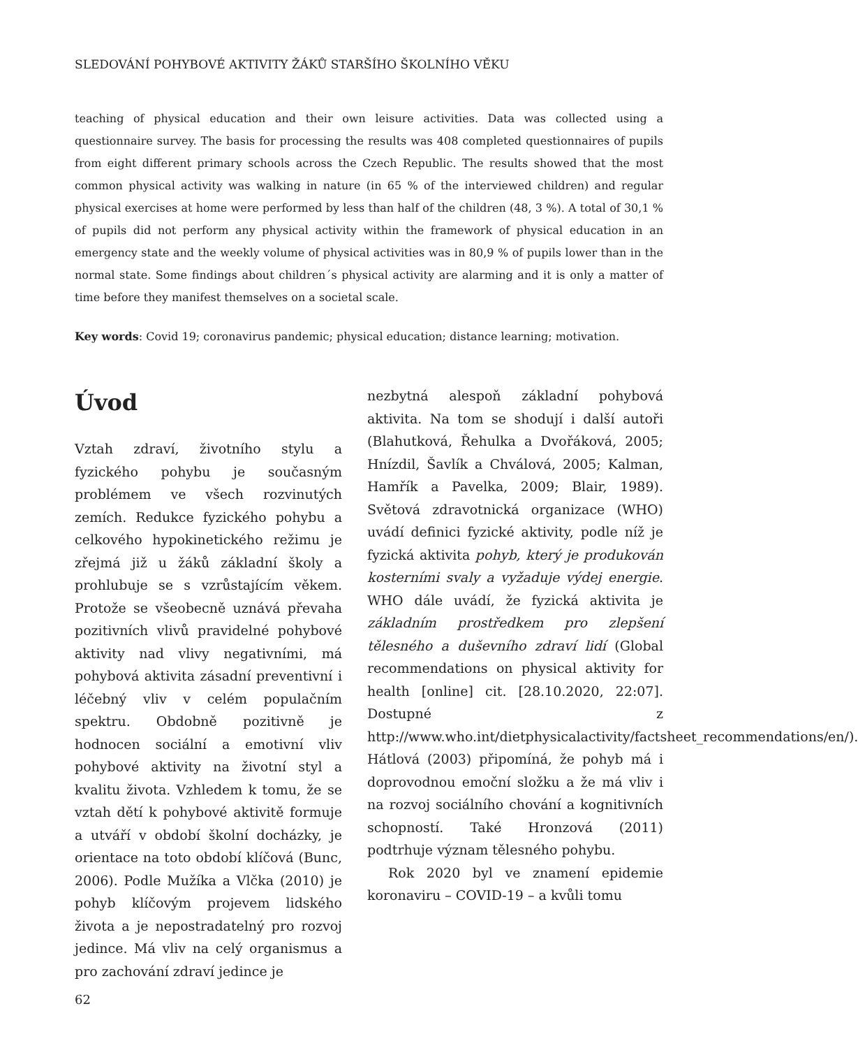SLEDOVÁNÍ POHYBOVÉ AKTIVITY ŽÁKŮ STARŠÍHO ŠKOLNÍHO VĚKU
teaching of physical education and their own leisure activities. Data was collected using a questionnaire survey. The basis for processing the results was 408 completed questionnaires of pupils from eight different primary schools across the Czech Republic. The results showed that the most common physical activity was walking in nature (in 65 % of the interviewed children) and regular physical exercises at home were performed by less than half of the children (48, 3 %). A total of 30,1 % of pupils did not perform any physical activity within the framework of physical education in an emergency state and the weekly volume of physical activities was in 80,9 % of pupils lower than in the normal state. Some findings about children´s physical activity are alarming and it is only a matter of time before they manifest themselves on a societal scale.
Key words: Covid 19; coronavirus pandemic; physical education; distance learning; motivation.
Úvod
Vztah zdraví, životního stylu a fyzického pohybu je současným problémem ve všech rozvinutých zemích. Redukce fyzického pohybu a celkového hypokinetického režimu je zřejmá již u žáků základní školy a prohlubuje se s vzrůstajícím věkem. Protože se všeobecně uznává převaha pozitivních vlivů pravidelné pohybové aktivity nad vlivy negativními, má pohybová aktivita zásadní preventivní i léčebný vliv v celém populačním spektru. Obdobně pozitivně je hodnocen sociální a emotivní vliv pohybové aktivity na životní styl a kvalitu života. Vzhledem k tomu, že se vztah dětí k pohybové aktivitě formuje a utváří v období školní docházky, je orientace na toto období klíčová (Bunc, 2006). Podle Mužíka a Vlčka (2010) je pohyb klíčovým projevem lidského života a je nepostradatelný pro rozvoj jedince. Má vliv na celý organismus a pro zachování zdraví jedince je
nezbytná alespoň základní pohybová aktivita. Na tom se shodují i další autoři (Blahutková, Řehulka a Dvořáková, 2005; Hnízdil, Šavlík a Chválová, 2005; Kalman, Hamřík a Pavelka, 2009; Blair, 1989). Světová zdravotnická organizace (WHO) uvádí definici fyzické aktivity, podle níž je fyzická aktivita pohyb, který je produkován kosterními svaly a vyžaduje výdej energie. WHO dále uvádí, že fyzická aktivita je základním prostředkem pro zlepšení tělesného a duševního zdraví lidí (Global recommendations on physical aktivity for health [online] cit. [28.10.2020, 22:07]. Dostupné z http://www.who.int/dietphysicalactivity/factsheet_recommendations/en/). Hátlová (2003) připomíná, že pohyb má i doprovodnou emoční složku a že má vliv i na rozvoj sociálního chování a kognitivních schopností. Také Hronzová (2011) podtrhuje význam tělesného pohybu.
Rok 2020 byl ve znamení epidemie koronaviru – COVID-19 – a kvůli tomu
62